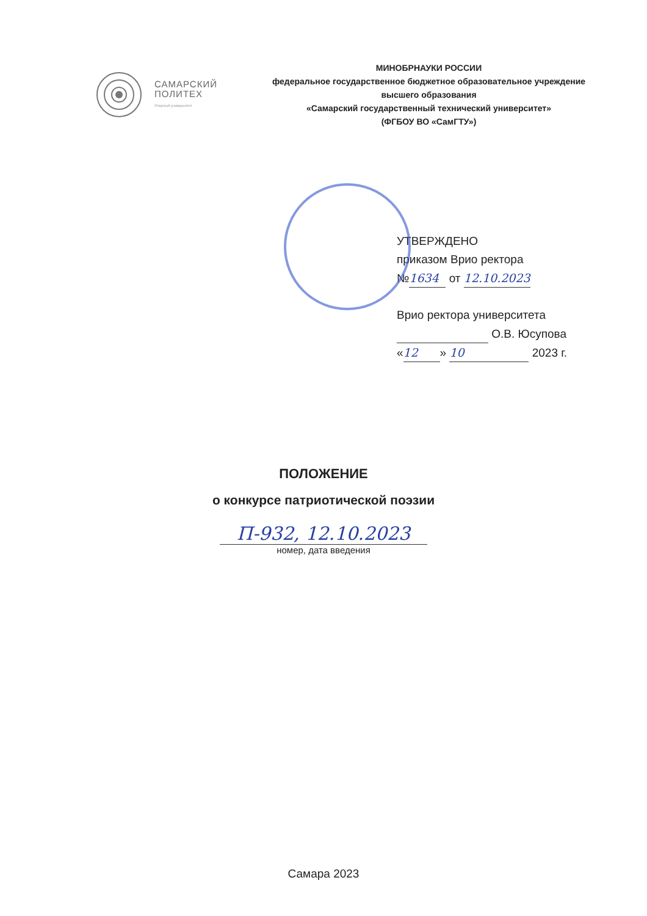САМАРСКИЙ
ПОЛИТЕХ
Опорный университет
МИНОБРНАУКИ РОССИИ
федеральное государственное бюджетное образовательное учреждение
высшего образования
«Самарский государственный технический университет»
(ФГБОУ ВО «СамГТУ»)
УТВЕРЖДЕНО
приказом Врио ректора
№ 1634 от 12.10.2023
Врио ректора университета
О.В. Юсупова
« 12 » 10 2023 г.
ПОЛОЖЕНИЕ
о конкурсе патриотической поэзии
П-932, 12.10.2023
номер, дата введения
Самара 2023